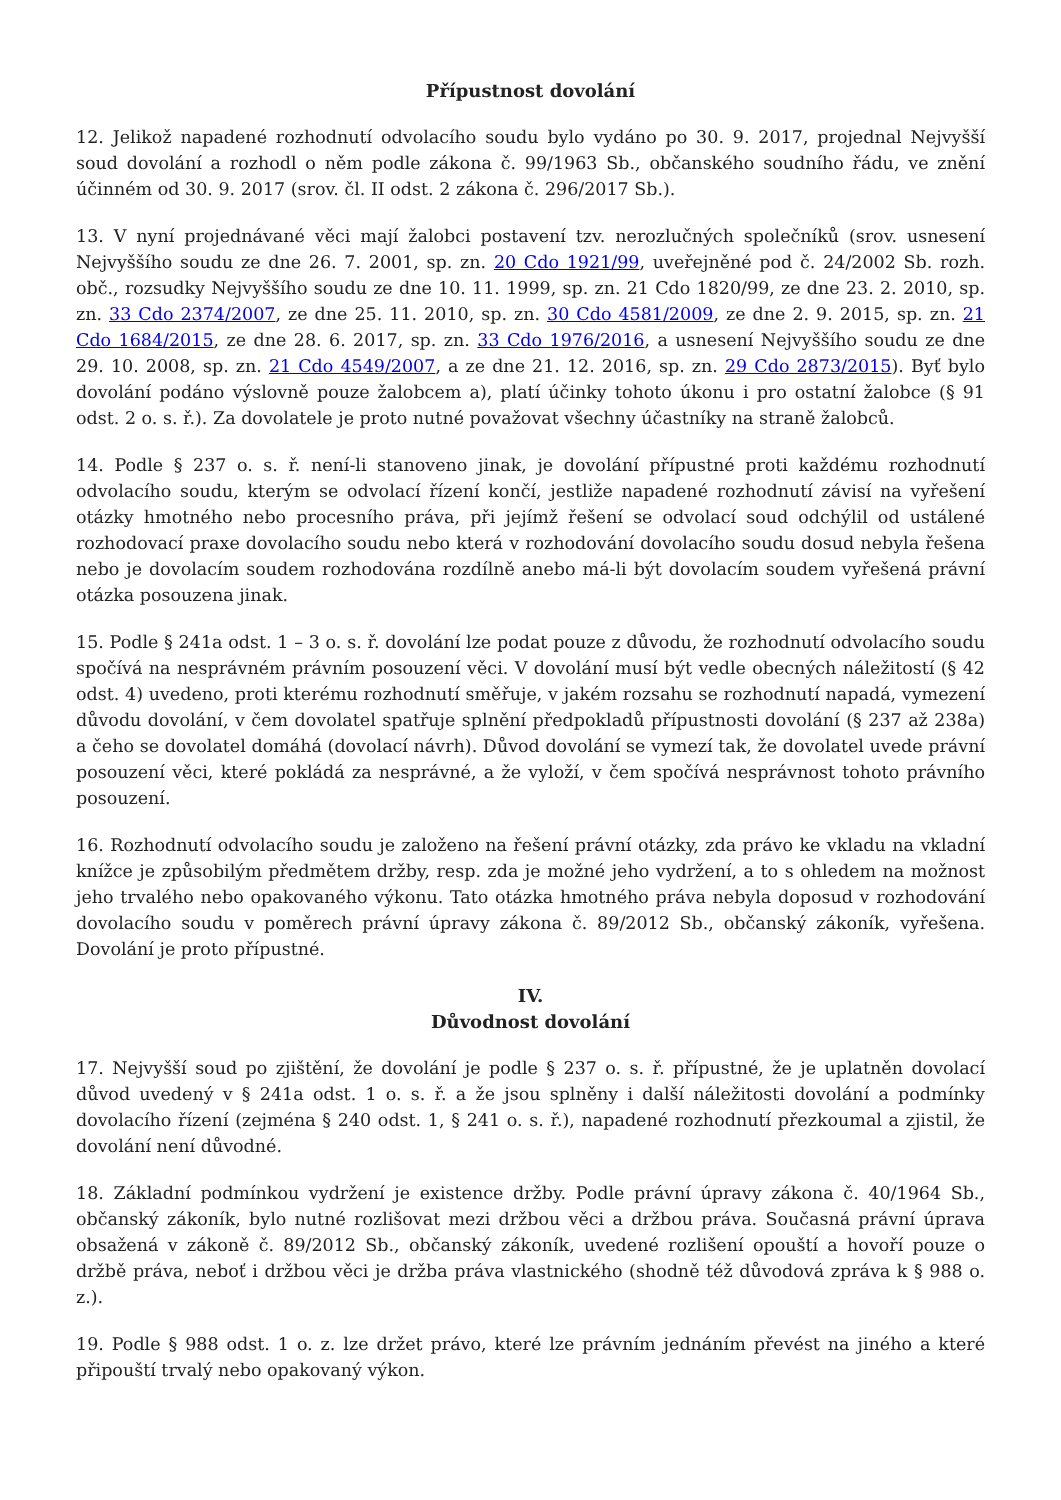Přípustnost dovolání
12. Jelikož napadené rozhodnutí odvolacího soudu bylo vydáno po 30. 9. 2017, projednal Nejvyšší soud dovolání a rozhodl o něm podle zákona č. 99/1963 Sb., občanského soudního řádu, ve znění účinném od 30. 9. 2017 (srov. čl. II odst. 2 zákona č. 296/2017 Sb.).
13. V nyní projednávané věci mají žalobci postavení tzv. nerozlučných společníků (srov. usnesení Nejvyššího soudu ze dne 26. 7. 2001, sp. zn. 20 Cdo 1921/99, uveřejněné pod č. 24/2002 Sb. rozh. obč., rozsudky Nejvyššího soudu ze dne 10. 11. 1999, sp. zn. 21 Cdo 1820/99, ze dne 23. 2. 2010, sp. zn. 33 Cdo 2374/2007, ze dne 25. 11. 2010, sp. zn. 30 Cdo 4581/2009, ze dne 2. 9. 2015, sp. zn. 21 Cdo 1684/2015, ze dne 28. 6. 2017, sp. zn. 33 Cdo 1976/2016, a usnesení Nejvyššího soudu ze dne 29. 10. 2008, sp. zn. 21 Cdo 4549/2007, a ze dne 21. 12. 2016, sp. zn. 29 Cdo 2873/2015). Byť bylo dovolání podáno výslovně pouze žalobcem a), platí účinky tohoto úkonu i pro ostatní žalobce (§ 91 odst. 2 o. s. ř.). Za dovolatele je proto nutné považovat všechny účastníky na straně žalobců.
14. Podle § 237 o. s. ř. není-li stanoveno jinak, je dovolání přípustné proti každému rozhodnutí odvolacího soudu, kterým se odvolací řízení končí, jestliže napadené rozhodnutí závisí na vyřešení otázky hmotného nebo procesního práva, při jejímž řešení se odvolací soud odchýlil od ustálené rozhodovací praxe dovolacího soudu nebo která v rozhodování dovolacího soudu dosud nebyla řešena nebo je dovolacím soudem rozhodována rozdílně anebo má-li být dovolacím soudem vyřešená právní otázka posouzena jinak.
15. Podle § 241a odst. 1 – 3 o. s. ř. dovolání lze podat pouze z důvodu, že rozhodnutí odvolacího soudu spočívá na nesprávném právním posouzení věci. V dovolání musí být vedle obecných náležitostí (§ 42 odst. 4) uvedeno, proti kterému rozhodnutí směřuje, v jakém rozsahu se rozhodnutí napadá, vymezení důvodu dovolání, v čem dovolatel spatřuje splnění předpokladů přípustnosti dovolání (§ 237 až 238a) a čeho se dovolatel domáhá (dovolací návrh). Důvod dovolání se vymezí tak, že dovolatel uvede právní posouzení věci, které pokládá za nesprávné, a že vyloží, v čem spočívá nesprávnost tohoto právního posouzení.
16. Rozhodnutí odvolacího soudu je založeno na řešení právní otázky, zda právo ke vkladu na vkladní knížce je způsobilým předmětem držby, resp. zda je možné jeho vydržení, a to s ohledem na možnost jeho trvalého nebo opakovaného výkonu. Tato otázka hmotného práva nebyla doposud v rozhodování dovolacího soudu v poměrech právní úpravy zákona č. 89/2012 Sb., občanský zákoník, vyřešena. Dovolání je proto přípustné.
IV.
Důvodnost dovolání
17. Nejvyšší soud po zjištění, že dovolání je podle § 237 o. s. ř. přípustné, že je uplatněn dovolací důvod uvedený v § 241a odst. 1 o. s. ř. a že jsou splněny i další náležitosti dovolání a podmínky dovolacího řízení (zejména § 240 odst. 1, § 241 o. s. ř.), napadené rozhodnutí přezkoumal a zjistil, že dovolání není důvodné.
18. Základní podmínkou vydržení je existence držby. Podle právní úpravy zákona č. 40/1964 Sb., občanský zákoník, bylo nutné rozlišovat mezi držbou věci a držbou práva. Současná právní úprava obsažená v zákoně č. 89/2012 Sb., občanský zákoník, uvedené rozlišení opouští a hovoří pouze o držbě práva, neboť i držbou věci je držba práva vlastnického (shodně též důvodová zpráva k § 988 o. z.).
19. Podle § 988 odst. 1 o. z. lze držet právo, které lze právním jednáním převést na jiného a které připouští trvalý nebo opakovaný výkon.